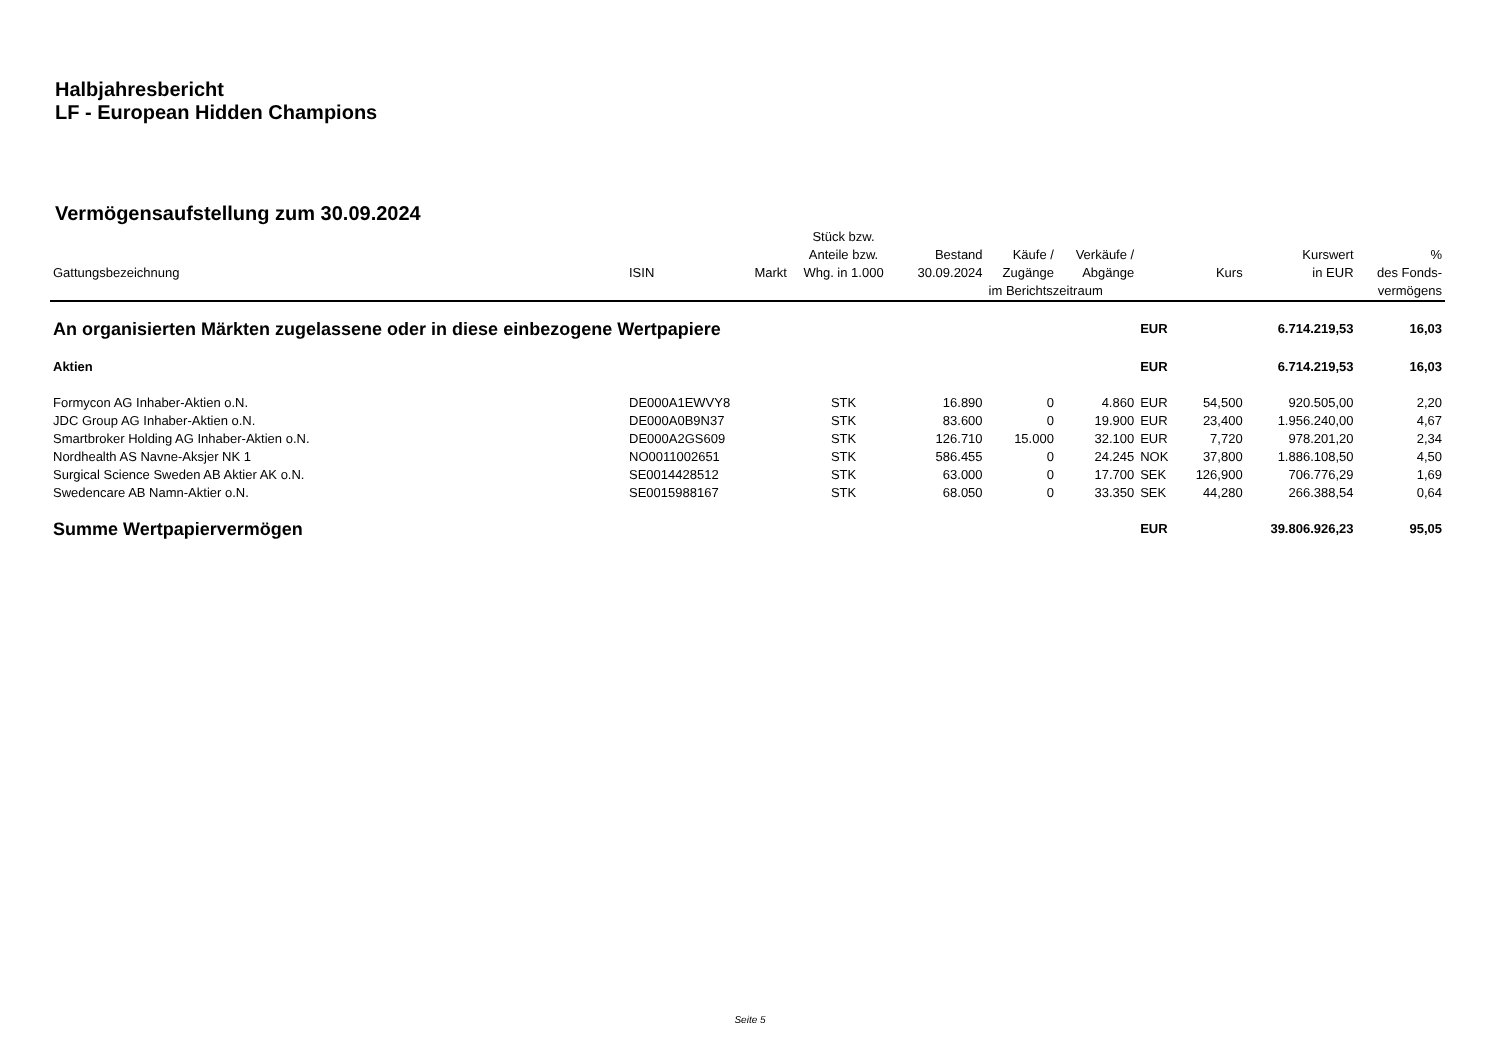Halbjahresbericht
LF - European Hidden Champions
Vermögensaufstellung zum 30.09.2024
| Gattungsbezeichnung | ISIN | Markt | Stück bzw. Anteile bzw. Whg. in 1.000 | Bestand 30.09.2024 | Käufe / Zugänge | Verkäufe / Abgänge | | Kurs | Kurswert in EUR | % des Fonds- |
| --- | --- | --- | --- | --- | --- | --- | --- | --- | --- | --- |
| | | | | | im Berichtszeitraum | | | | | vermögens |
| An organisierten Märkten zugelassene oder in diese einbezogene Wertpapiere | | | | | | | EUR | | 6.714.219,53 | 16,03 |
| Aktien | | | | | | | EUR | | 6.714.219,53 | 16,03 |
| Formycon AG Inhaber-Aktien o.N. | DE000A1EWVY8 | | STK | 16.890 | 0 | 4.860 | EUR | 54,500 | 920.505,00 | 2,20 |
| JDC Group AG Inhaber-Aktien o.N. | DE000A0B9N37 | | STK | 83.600 | 0 | 19.900 | EUR | 23,400 | 1.956.240,00 | 4,67 |
| Smartbroker Holding AG Inhaber-Aktien o.N. | DE000A2GS609 | | STK | 126.710 | 15.000 | 32.100 | EUR | 7,720 | 978.201,20 | 2,34 |
| Nordhealth AS Navne-Aksjer NK 1 | NO0011002651 | | STK | 586.455 | 0 | 24.245 | NOK | 37,800 | 1.886.108,50 | 4,50 |
| Surgical Science Sweden AB Aktier AK o.N. | SE0014428512 | | STK | 63.000 | 0 | 17.700 | SEK | 126,900 | 706.776,29 | 1,69 |
| Swedencare AB Namn-Aktier o.N. | SE0015988167 | | STK | 68.050 | 0 | 33.350 | SEK | 44,280 | 266.388,54 | 0,64 |
| Summe Wertpapiervermögen | | | | | | | EUR | | 39.806.926,23 | 95,05 |
Seite 5